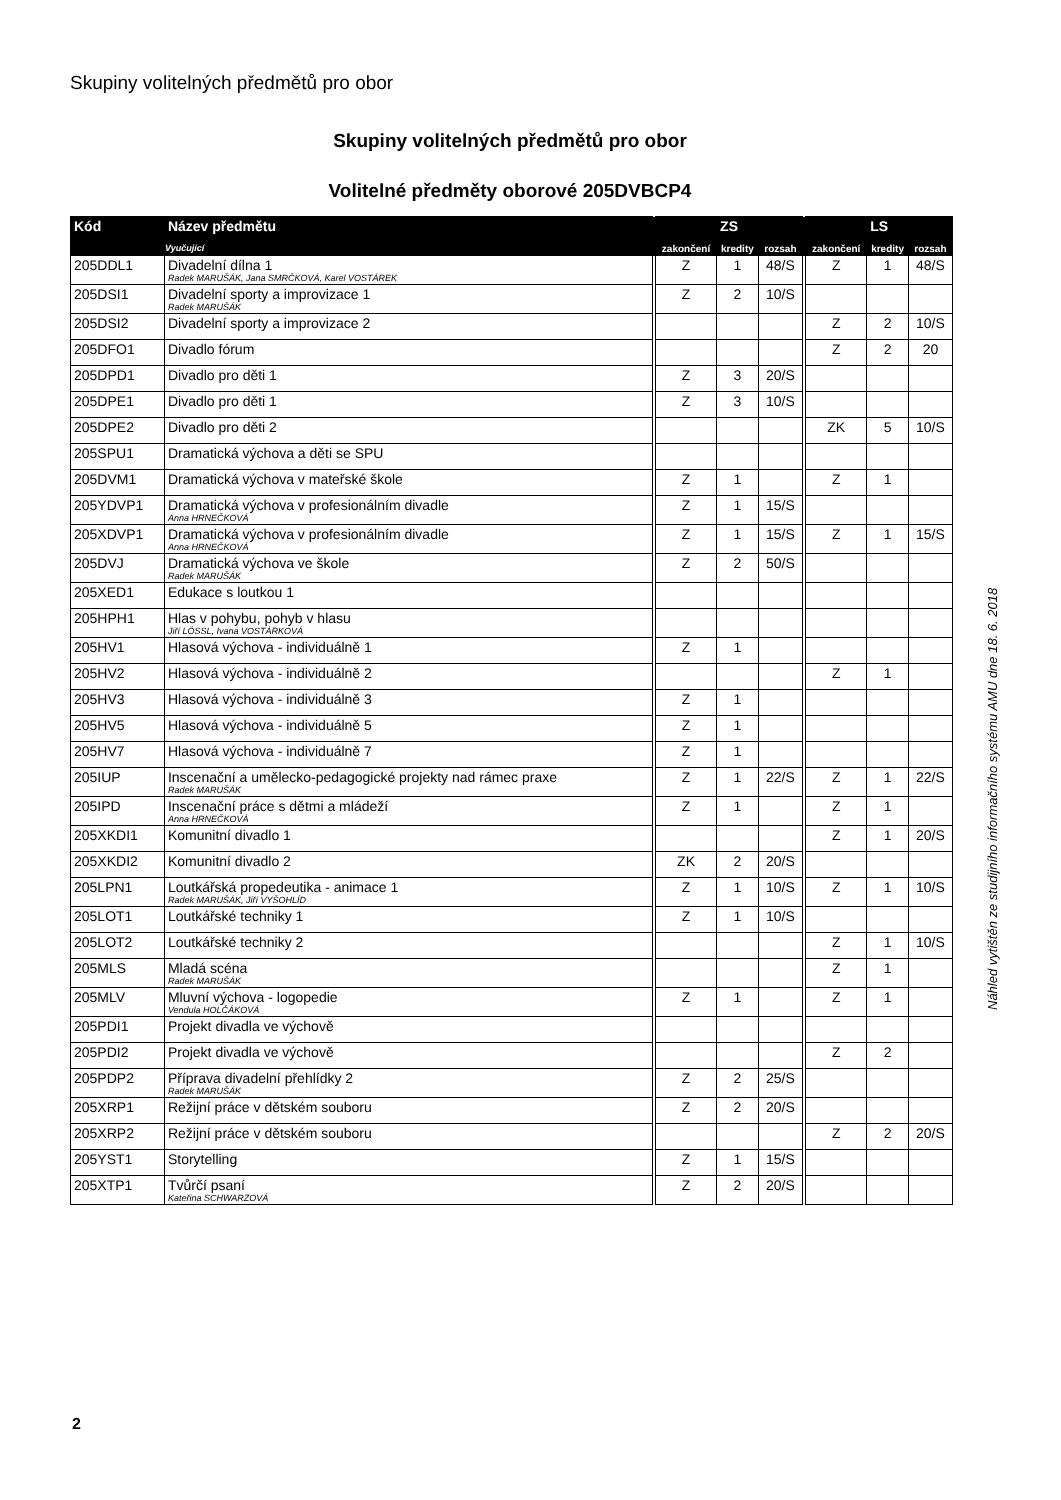Skupiny volitelných předmětů pro obor
Skupiny volitelných předmětů pro obor
Volitelné předměty oborové 205DVBCP4
| Kód | Název předmětu | ZS | | | LS | | |
| --- | --- | --- | --- | --- | --- | --- | --- |
| | Vyučující | zakončení | kredity | rozsah | zakončení | kredity | rozsah |
| 205DDL1 | Divadelní dílna 1 Radek MARUŠÁK, Jana SMRČKOVÁ, Karel VOSTÁREK | Z | 1 | 48/S | Z | 1 | 48/S |
| 205DSI1 | Divadelní sporty a improvizace 1 Radek MARUŠÁK | Z | 2 | 10/S | | | |
| 205DSI2 | Divadelní sporty a improvizace 2 | | | | Z | 2 | 10/S |
| 205DFO1 | Divadlo fórum | | | | Z | 2 | 20 |
| 205DPD1 | Divadlo pro děti 1 | Z | 3 | 20/S | | | |
| 205DPE1 | Divadlo pro děti 1 | Z | 3 | 10/S | | | |
| 205DPE2 | Divadlo pro děti 2 | | | | ZK | 5 | 10/S |
| 205SPU1 | Dramatická výchova a děti se SPU | | | | | | |
| 205DVM1 | Dramatická výchova v mateřské škole | Z | 1 | | Z | 1 | |
| 205YDVP1 | Dramatická výchova v profesionálním divadle Anna HRNEČKOVÁ | Z | 1 | 15/S | | | |
| 205XDVP1 | Dramatická výchova v profesionálním divadle Anna HRNEČKOVÁ | Z | 1 | 15/S | Z | 1 | 15/S |
| 205DVJ | Dramatická výchova ve škole Radek MARUŠÁK | Z | 2 | 50/S | | | |
| 205XED1 | Edukace s loutkou 1 | | | | | | |
| 205HPH1 | Hlas v pohybu, pohyb v hlasu Jiří LÖSSL, Ivana VOSTÁRKOVÁ | | | | | | |
| 205HV1 | Hlasová výchova - individuálně 1 | Z | 1 | | | | |
| 205HV2 | Hlasová výchova - individuálně 2 | | | | Z | 1 | |
| 205HV3 | Hlasová výchova - individuálně 3 | Z | 1 | | | | |
| 205HV5 | Hlasová výchova - individuálně 5 | Z | 1 | | | | |
| 205HV7 | Hlasová výchova - individuálně 7 | Z | 1 | | | | |
| 205IUP | Inscenační a umělecko-pedagogické projekty nad rámec praxe Radek MARUŠÁK | Z | 1 | 22/S | Z | 1 | 22/S |
| 205IPD | Inscenační práce s dětmi a mládeží Anna HRNEČKOVÁ | Z | 1 | | Z | 1 | |
| 205XKDI1 | Komunitní divadlo 1 | | | | Z | 1 | 20/S |
| 205XKDI2 | Komunitní divadlo 2 | ZK | 2 | 20/S | | | |
| 205LPN1 | Loutkářská propedeutika - animace 1 Radek MARUŠÁK, Jiří VYŠOHLÍD | Z | 1 | 10/S | Z | 1 | 10/S |
| 205LOT1 | Loutkářské techniky 1 | Z | 1 | 10/S | | | |
| 205LOT2 | Loutkářské techniky 2 | | | | Z | 1 | 10/S |
| 205MLS | Mladá scéna Radek MARUŠÁK | | | | Z | 1 | |
| 205MLV | Mluvní výchova - logopedie Vendula HOLČÁKOVÁ | Z | 1 | | Z | 1 | |
| 205PDI1 | Projekt divadla ve výchově | | | | | | |
| 205PDI2 | Projekt divadla ve výchově | | | | Z | 2 | |
| 205PDP2 | Příprava divadelní přehlídky 2 Radek MARUŠÁK | Z | 2 | 25/S | | | |
| 205XRP1 | Režijní práce v dětském souboru | Z | 2 | 20/S | | | |
| 205XRP2 | Režijní práce v dětském souboru | | | | Z | 2 | 20/S |
| 205YST1 | Storytelling | Z | 1 | 15/S | | | |
| 205XTP1 | Tvůrčí psaní Kateřina SCHWARZOVÁ | Z | 2 | 20/S | | | |
Náhled vytištěn ze studijního informačního systému AMU dne 18. 6. 2018
2